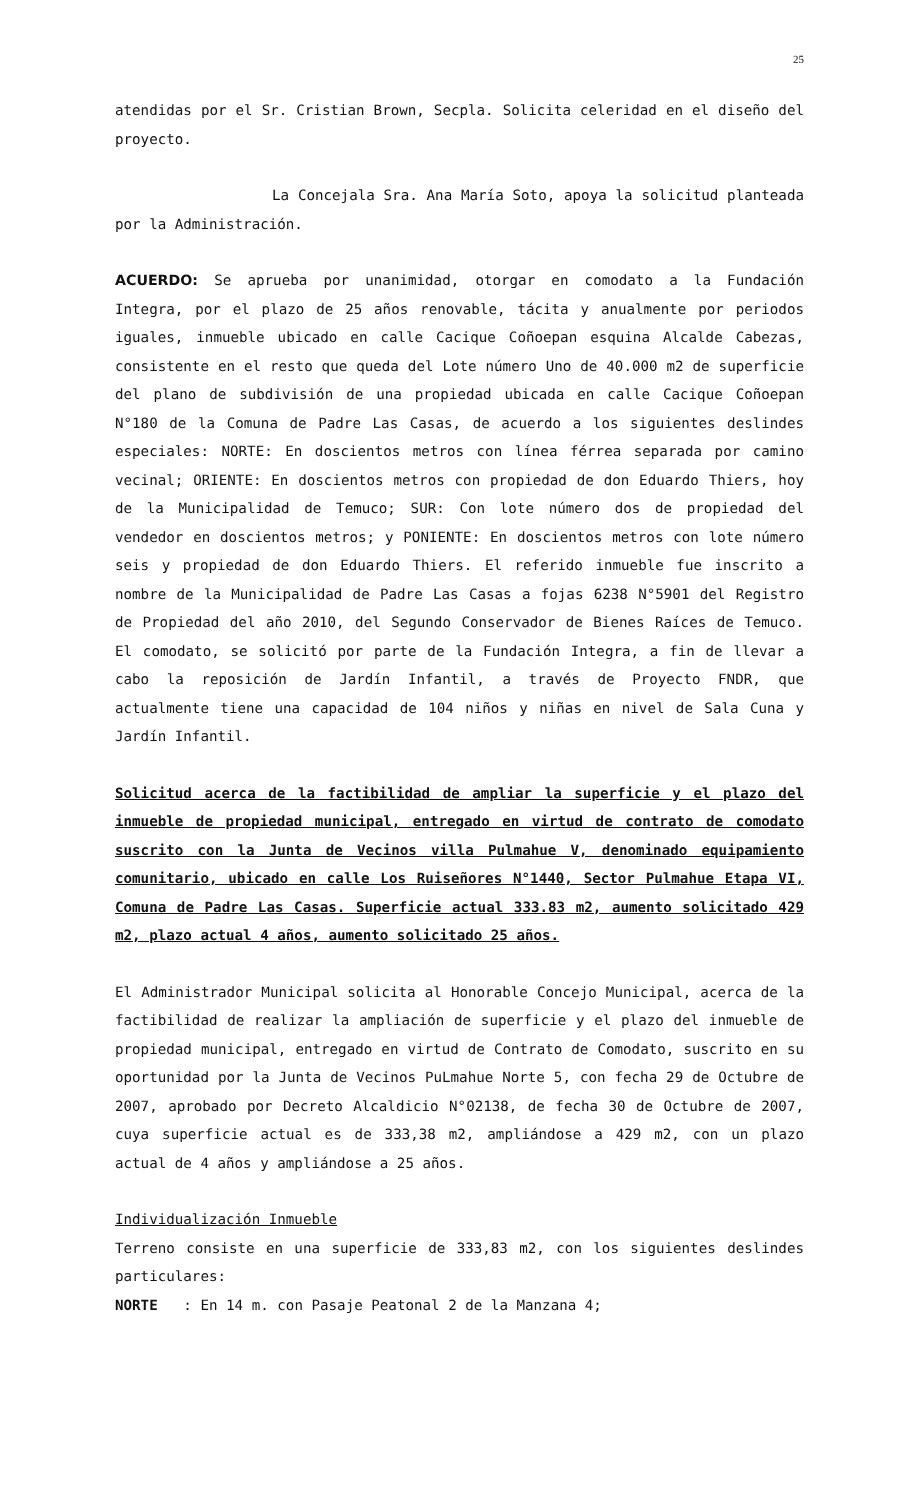25
atendidas por el Sr. Cristian Brown, Secpla. Solicita celeridad en el diseño del proyecto.
La Concejala Sra. Ana María Soto, apoya la solicitud planteada por la Administración.
ACUERDO: Se aprueba por unanimidad, otorgar en comodato a la Fundación Integra, por el plazo de 25 años renovable, tácita y anualmente por periodos iguales, inmueble ubicado en calle Cacique Coñoepan esquina Alcalde Cabezas, consistente en el resto que queda del Lote número Uno de 40.000 m2 de superficie del plano de subdivisión de una propiedad ubicada en calle Cacique Coñoepan N°180 de la Comuna de Padre Las Casas, de acuerdo a los siguientes deslindes especiales: NORTE: En doscientos metros con línea férrea separada por camino vecinal; ORIENTE: En doscientos metros con propiedad de don Eduardo Thiers, hoy de la Municipalidad de Temuco; SUR: Con lote número dos de propiedad del vendedor en doscientos metros; y PONIENTE: En doscientos metros con lote número seis y propiedad de don Eduardo Thiers. El referido inmueble fue inscrito a nombre de la Municipalidad de Padre Las Casas a fojas 6238 N°5901 del Registro de Propiedad del año 2010, del Segundo Conservador de Bienes Raíces de Temuco. El comodato, se solicitó por parte de la Fundación Integra, a fin de llevar a cabo la reposición de Jardín Infantil, a través de Proyecto FNDR, que actualmente tiene una capacidad de 104 niños y niñas en nivel de Sala Cuna y Jardín Infantil.
Solicitud acerca de la factibilidad de ampliar la superficie y el plazo del inmueble de propiedad municipal, entregado en virtud de contrato de comodato suscrito con la Junta de Vecinos villa Pulmahue V, denominado equipamiento comunitario, ubicado en calle Los Ruiseñores N°1440, Sector Pulmahue Etapa VI, Comuna de Padre Las Casas. Superficie actual 333.83 m2, aumento solicitado 429 m2, plazo actual 4 años, aumento solicitado 25 años.
El Administrador Municipal solicita al Honorable Concejo Municipal, acerca de la factibilidad de realizar la ampliación de superficie y el plazo del inmueble de propiedad municipal, entregado en virtud de Contrato de Comodato, suscrito en su oportunidad por la Junta de Vecinos PuLmahue Norte 5, con fecha 29 de Octubre de 2007, aprobado por Decreto Alcaldicio N°02138, de fecha 30 de Octubre de 2007, cuya superficie actual es de 333,38 m2, ampliándose a 429 m2, con un plazo actual de 4 años y ampliándose a 25 años.
Individualización Inmueble
Terreno consiste en una superficie de 333,83 m2, con los siguientes deslindes particulares:
NORTE : En 14 m. con Pasaje Peatonal 2 de la Manzana 4;